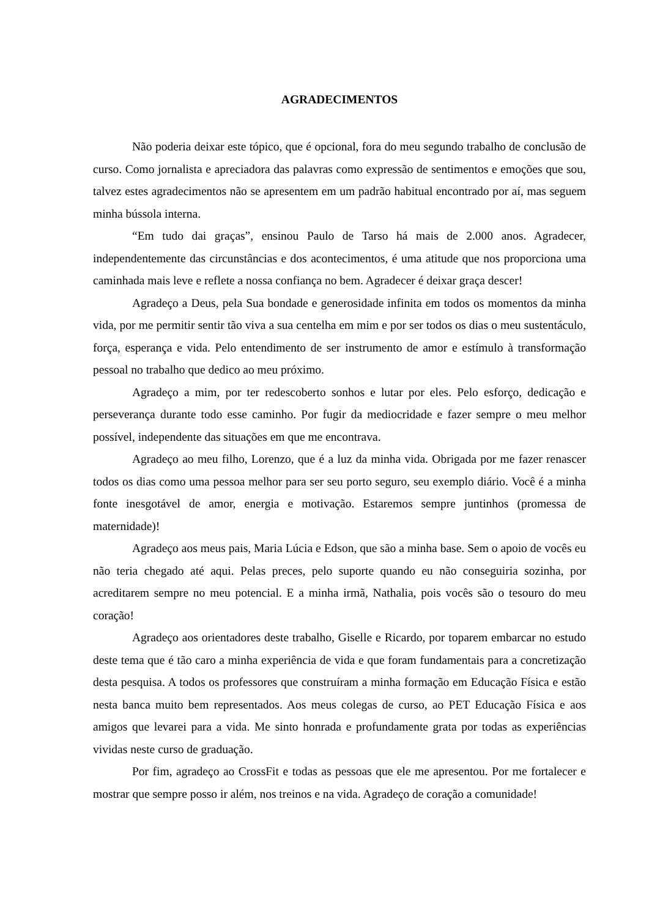AGRADECIMENTOS
Não poderia deixar este tópico, que é opcional, fora do meu segundo trabalho de conclusão de curso. Como jornalista e apreciadora das palavras como expressão de sentimentos e emoções que sou, talvez estes agradecimentos não se apresentem em um padrão habitual encontrado por aí, mas seguem minha bússola interna.
“Em tudo dai graças”, ensinou Paulo de Tarso há mais de 2.000 anos. Agradecer, independentemente das circunstâncias e dos acontecimentos, é uma atitude que nos proporciona uma caminhada mais leve e reflete a nossa confiança no bem. Agradecer é deixar graça descer!
Agradeço a Deus, pela Sua bondade e generosidade infinita em todos os momentos da minha vida, por me permitir sentir tão viva a sua centelha em mim e por ser todos os dias o meu sustentáculo, força, esperança e vida. Pelo entendimento de ser instrumento de amor e estímulo à transformação pessoal no trabalho que dedico ao meu próximo.
Agradeço a mim, por ter redescoberto sonhos e lutar por eles. Pelo esforço, dedicação e perseverança durante todo esse caminho. Por fugir da mediocridade e fazer sempre o meu melhor possível, independente das situações em que me encontrava.
Agradeço ao meu filho, Lorenzo, que é a luz da minha vida. Obrigada por me fazer renascer todos os dias como uma pessoa melhor para ser seu porto seguro, seu exemplo diário. Você é a minha fonte inesgotável de amor, energia e motivação. Estaremos sempre juntinhos (promessa de maternidade)!
Agradeço aos meus pais, Maria Lúcia e Edson, que são a minha base. Sem o apoio de vocês eu não teria chegado até aqui. Pelas preces, pelo suporte quando eu não conseguiria sozinha, por acreditarem sempre no meu potencial. E a minha irmã, Nathalia, pois vocês são o tesouro do meu coração!
Agradeço aos orientadores deste trabalho, Giselle e Ricardo, por toparem embarcar no estudo deste tema que é tão caro a minha experiência de vida e que foram fundamentais para a concretização desta pesquisa. A todos os professores que construíram a minha formação em Educação Física e estão nesta banca muito bem representados. Aos meus colegas de curso, ao PET Educação Física e aos amigos que levarei para a vida. Me sinto honrada e profundamente grata por todas as experiências vividas neste curso de graduação.
Por fim, agradeço ao CrossFit e todas as pessoas que ele me apresentou. Por me fortalecer e mostrar que sempre posso ir além, nos treinos e na vida. Agradeço de coração a comunidade!